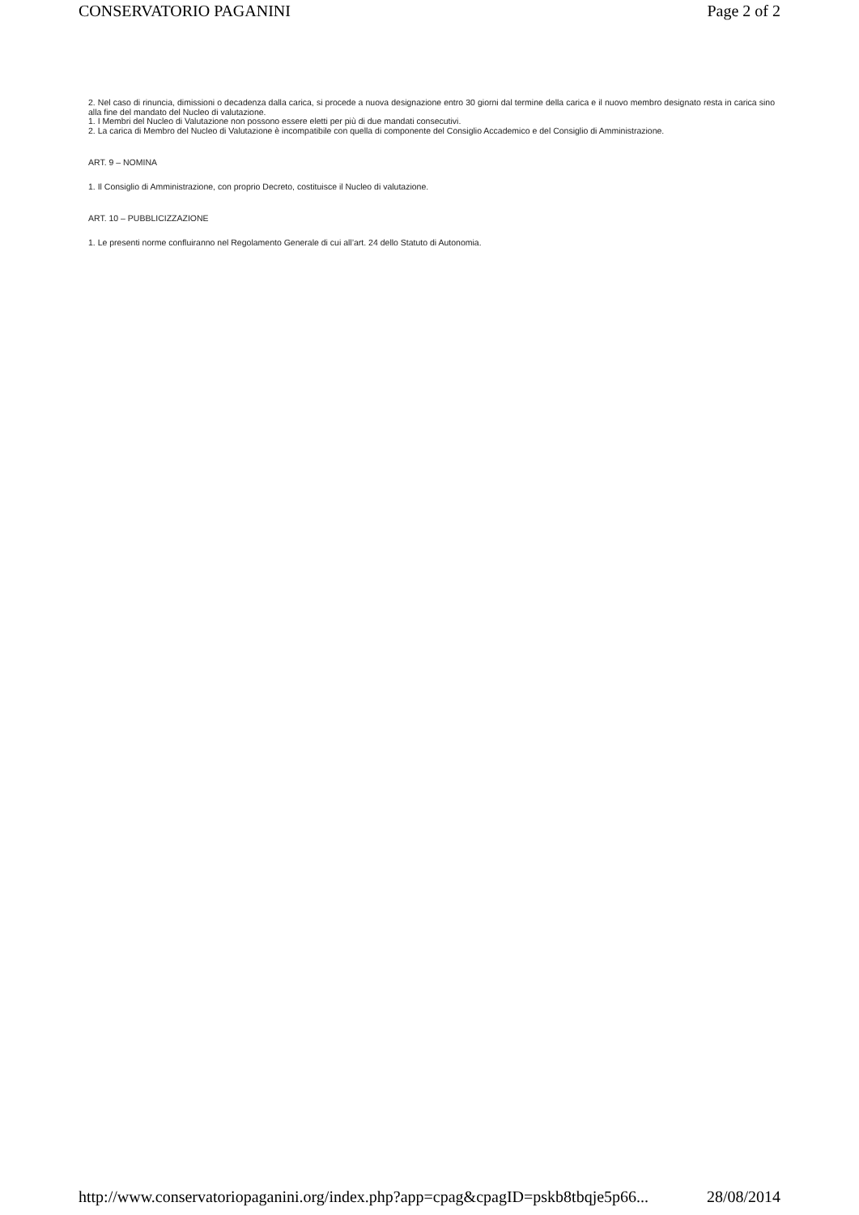CONSERVATORIO PAGANINI Page 2 of 2
2. Nel caso di rinuncia, dimissioni o decadenza dalla carica, si procede a nuova designazione entro 30 giorni dal termine della carica e il nuovo membro designato resta in carica sino alla fine del mandato del Nucleo di valutazione.
1. I Membri del Nucleo di Valutazione non possono essere eletti per più di due mandati consecutivi.
2. La carica di Membro del Nucleo di Valutazione è incompatibile con quella di componente del Consiglio Accademico e del Consiglio di Amministrazione.
ART. 9 – NOMINA
1. Il Consiglio di Amministrazione, con proprio Decreto, costituisce il Nucleo di valutazione.
ART. 10 – PUBBLICIZZAZIONE
1. Le presenti norme confluiranno nel Regolamento Generale di cui all’art. 24 dello Statuto di Autonomia.
http://www.conservatoriopaganini.org/index.php?app=cpag&cpagID=pskb8tbqje5p66... 28/08/2014